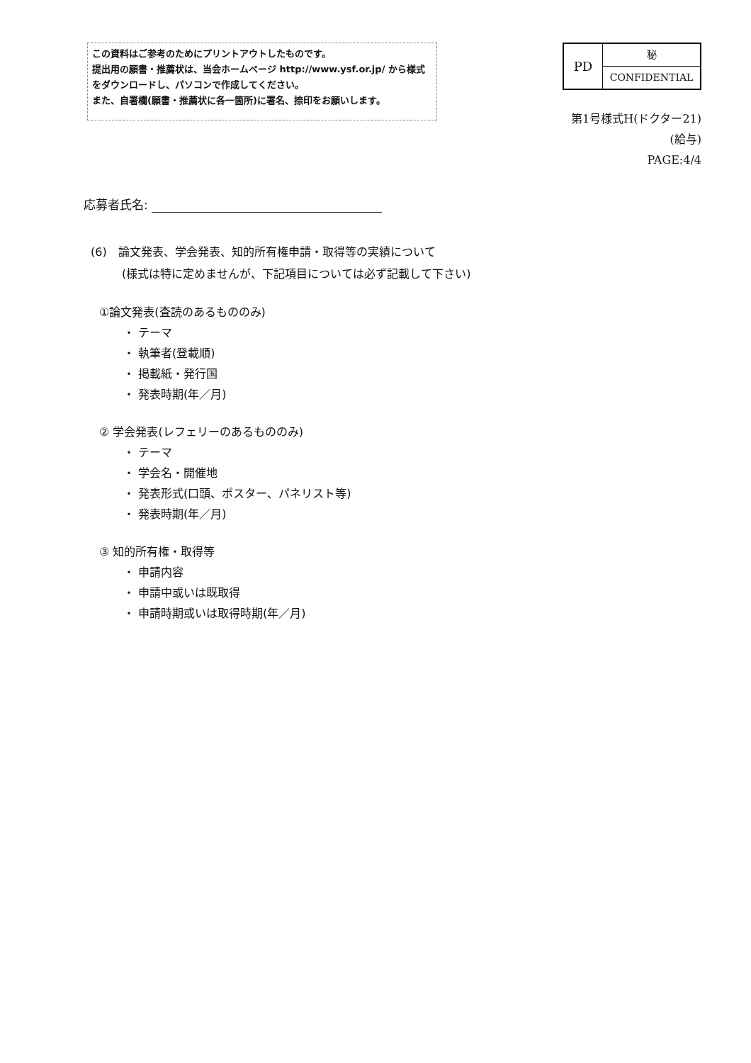この資料はご参考のためにプリントアウトしたものです。
提出用の願書・推薦状は、当会ホームページ http://www.ysf.or.jp/ から様式をダウンロードし、パソコンで作成してください。
また、自署欄(願書・推薦状に各一箇所)に署名、捺印をお願いします。
| PD | 秘 |
| | CONFIDENTIAL |
第1号様式H(ドクター21)
(給与)
PAGE:4/4
応募者氏名:
(6)　論文発表、学会発表、知的所有権申請・取得等の実績について
(様式は特に定めませんが、下記項目については必ず記載して下さい)
①論文発表(査読のあるもののみ)
・ テーマ
・ 執筆者(登載順)
・ 掲載紙・発行国
・ 発表時期(年／月)
② 学会発表(レフェリーのあるもののみ)
・ テーマ
・ 学会名・開催地
・ 発表形式(口頭、ポスター、パネリスト等)
・ 発表時期(年／月)
③ 知的所有権・取得等
・ 申請内容
・ 申請中或いは既取得
・ 申請時期或いは取得時期(年／月)